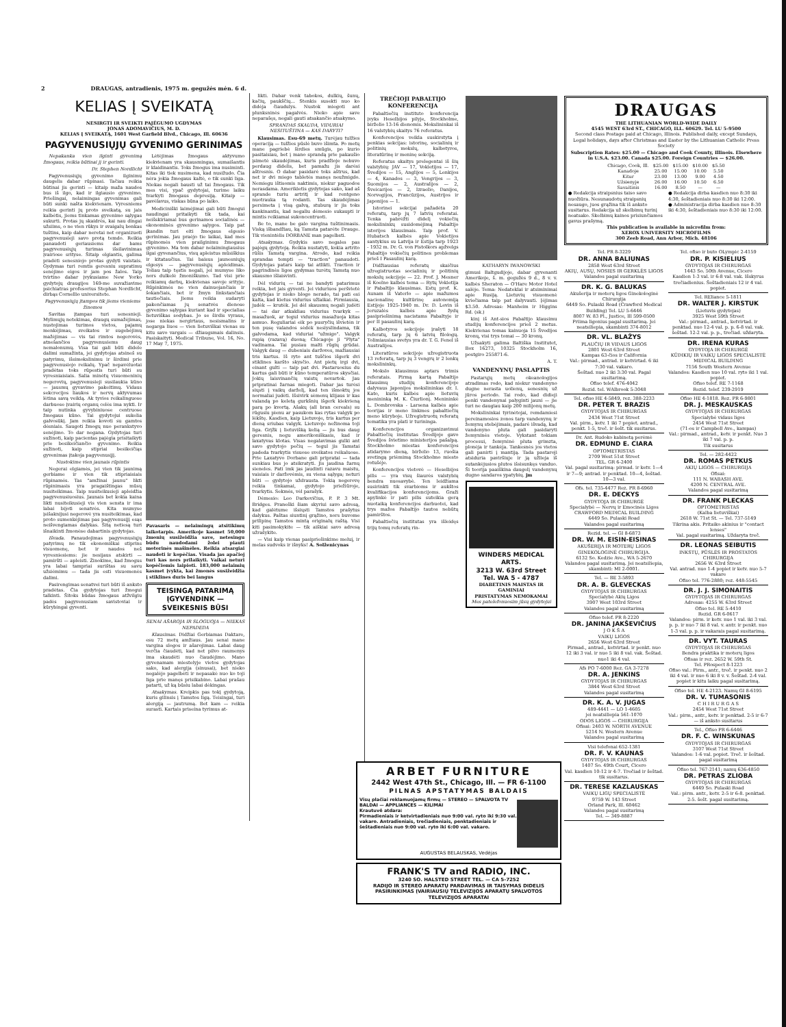2 DRAUGAS, antradienis, 1975 m. gegužės mėn. 6 d.
KELIAS Į SVEIKATĄ
NESIRGTI IR SVEIKTI PAJĖGUMO UGDYMAS
JONAS ADOMAVIČIUS, M. D.
KELIAS Į SVEIKATĄ, 1601 West Garfield Blvd., Chicago, Ill. 60636
PAGYVENUSIŲJŲ GYVENIMO GERINIMAS
Nepakanka vien ilginti gyvenimą žmogaus, reikia būtinai jį ir gerinti.
Dr. Stephen Nordlicht
Pagyvenusiųjų gyvenimo ilginimu daugelis dabar rūpinasi. Tačiau reikia būtinai jis gerinti — kitaip maža naudos bus iš ilgo, kad ir ilgiausio gyvenimo. Priešingai, nelaimingas gyvenimas gali būti sunki našta kiekvienam. Vyresniems reikia gerinti jų proto sveikatą, su jais kalbėtis, jiems tinkamas gyvenimo sąlygas sukurti. Protas jų skaidrės, kai nau dingai užsiims, o ne vien rūkys ir svaigalų bonkas tuštins, kaip dabar neretai net organizuoti pagyvenusieji savo protą temdo. Reikia panaudoti geriausiems dar bams pagyvenusiųjų turimas išsilavinimas įvairiose srityse. Šitaip elgiantis, galima pradėti senesniojo protas gydyti vaistais. Gydymas turi remtis geresniu supratimu senėjimo eigos ir jam pos žalos. Taip tvirtino dabar įvykusiame New Yorko gydytojų draugijos 169-me suvažiavime psichiatras profesorius Stephan Nordlicht, dirbąs Cornellio universitete.
Pagyvenusiųjų įtampos tik jiems vieniems žinomos
Savitas įtampas turi senesnieji. Mylimųjų netekimas, draugų sumažėjimas, nustojimas turimos vietos, pajamų menkėjimas, sveikatos ir sugebėjimų mažėjimas — vis tai rimtos negerovės, atnešančios pagyvenusiems daug nemalonumų. Visa tai gali būti didele dalimi sumažinta, jei gydytojas atsineš su patyrimu, išsimokslinimu ir širdimi prie pagyvenusiojo reikalų. Ypač nepavėluotai pradėtas toks rūpestis turi būti su vyresniaisiais. Salia minėtų visuomeninių negerovių, pagyvenusieji susilaukia kūno — jausmų gyvavimo pakeitimų. Vidaus sekcrecijos liaukos ir nervų aktyvumas lėtina savą veiklą. Ak tyvios reikalinguose darbuose įvairių organų celės ima nykti. Ir taip nutinka gyvybiniuose centruose žmogaus kūno. Tai gydytojui sukelia galvosūkį. Jam reikia kovoti su gamtos dėsniais. Saugoti žmogų nuo perankstyvo senėjimo. To dar negana. Gydytojas turi sužinoti, kaip pacientas pajėgia prisitaikyti prie besikeičiančio gyvenimo. Reikia sužinoti, kaip stipriai besikeičiąs gyvenimas įtakoja pagyvenusįjį.
Nustokime vien jaunais rūpintis
Negerai elgiamės, jei vien tik jaunimą gerbiame ir vien tik stipriaisiais rūpinamės. Tas "amžinai jaunu" likti rūpinimasis yra pragaištingas mūsų nusiteikimas. Taip nusiteikusieji apleidžia pagyvenusiuosius. Jaunais bet kokia kaina likti nusiteikusieji vis vien sensta ir ima labai bijoti senatvės. Kita mumyse įsišaknijusi negerovė yra nusiteikimas, kad proto sumenkėjimas pas pagyvenusįjį esąs neišvengiamas dalykas. Šitą netiesą turi išnaikinti žmonėse dabartinis gydytojas.
Išvada. Panaudojimas pagyvenusiųjų patyrimų ne tik ekonomiškai stiprins visuomenę, bet ir naudos neš vyresniesiems: jie nesijaus atskirti — pamiršti — apleisti. Žinokime, kad žmogus yra labai tampriai surištas su savu užsiėmimu — tada jis esti visuomenės dalimi.
Pasirengimas senatvei turi būti iš anksto pradėtas. Čia gydytojas turi žmogui talkinti. Šitoks būdas žmogaus atžvilgiu padės pagyvenusiam savistoviai ir kūrybingai gyventi.
Lėtėjimas žmogaus aktyvumo kiekvienam yra skausmingas, sumaišantis ir klaidinantis. Toks žmogus ima nusiminti. Kitas iki tiek nusimena, kad nusižudo. Čia nėra jokia žmogaus kaltė, o tik sunki liga. Niekas negali bausti už tai žmogaus. Tik mes visi, ypač gydytojai, turime laiku tvarkyti žmogaus depresiją. Kitaip — pavėlavus, viskas būna po laiko.
Mediciniški laimėjimai gali būti žmogui naudingai pritaikyti tik tada, kai neišskiriamai bus gerinamos socialinės —ekonominės gyvenimo sąlygos. Taip pat įkandin turi eiti žmogaus elgesio gerinimas. Jau praėjo tie laikai, kad mes rūpinomės vien prailginimu žmogaus gyvenimo. Ma tom dabar nelaimingiausius ilgai gyvenančius, visų apleistus mūsiškius ir kitataučius. Tai baisus jaunesniųjų elgesys — pagyvenusiųjų apleidimas. Toliau taip tęstis negali, jei mumyse liko nors dulkelė žmoniškumo. Tad visi prie reikiamų darbų, kiekvienas savoje srityje. Rūpinkimės ne vien dainuojančiais ir šokančiais, bet ir žmyn linkstančiais tautiečiais. Jiems reikia sudaryti pakenčiamas jų senatvės dienose gyvenimo sąlygas kuriant kad ir specialias lietuviškas sodybas. Jo se širdis vyraus, jose niekas nergirtaus, nesismalins ir negarga liuos — vien lietuviškai vienas su kitu savo vargais — džiaugsmais dalinsis. Pasiskaityti. Medical Tribune, Vol. 16, No. 17 May 7, 1975.
Pavasaris — nelaimingų atsitikimų laikotarpis. Amerikoje kasmet 50,000 žmonių susižeidžia save, netesingu būdu naudodami žolei piauti motorinės mašinėles. Reikia atsargiai naudoti ir kopėčias. Visada jas apačioj turi kas nors prilaikyti. Vaikai neturi kopėčiomis laipioti. 183,000 nelaimių kasmet įvykta, kai žmonės susižeidžia į stiklines duris bei langus
TEISINGĄ PATARIMĄ ĮGYVENDINK — SVEIKESNIS BŪSI
SENAI AŠAROJA IR SLOGUOJA — NIEKAS NEPADEDA
Klausimas. Didžiai Gerbiamas Daktare, esu 72 metų amžiaus. Jau senai mane vargina slogos ir ašarojimas. Labai daug verčia čiaudėti, kad net pilvo raumenys ima skaudėti nuo čiaudėjimo. Mano gyvenamam miestelyje vietos gydytojas sako, kad alergija (sinusai), bet nieko negalėjo pagelbėti ir nepasakė nuo ko toji liga prie manęs prisikabino. Labai prašau patarti, už ką būsiu labai dėkingas.
Atsakymas. Kreipkis pas tokį gydytoją, kuris gilinsis į Tamstos ligą. Teisingai, turi alergiją — jautrumą. Bet kam — reikia surasti. Kartais priseina tyrimus at-
likti. Dabar venk tabokos, dulkių, šunų, kačių, paukščių... Stenkis susekti nuo ko didėja čiaudulys. Nustok miegoti ant plunksninės pagalvės. Nieko apie save neparašęs, negali gauti atsakančio atsakymo.
SPRANDAS SKAUDA, VIDURIAI NESITUŠTINA — KAS DARYTI?
Klausimas. Esu-69 metų. Turėjau tulžies operaciją — tulžies pūslė buvo išimta. Po metų mane pagriebė širdies smūgis, po kurio pasitaisiau, bet į mano sprandą prie pakaušio įsimetė skaudėjimas, kuris pradžioje nebuvo perdaug didelis, bet pamažu jis darėsi aštresnis. O dabar pasidarė toks aštrus, kad net ir dvi miego tabletės manęs neužmigdo. Nemiegu ištisomis naktimis, niekur paguodos nerasdama. Amerikietis gydytojas sako, kad aš sprande turiu artritį ir kad rentgeno nuotrauka tą rodanti. Tas skaudėjimas persimeta į visą galvą, stuburą ir jis toks kankinantis, kad negaliu dėmesio sukaupti ir mintis reikiamai sukoncentruoti.
Be to, mane be galo vargina tuštinimasis. Viską išbandžiau, ką Tamsta patarėte Drauge. Tik vienintėlis DORBANE man pagelbsti.
Atsakymas. Gydykis savo negales pas pajėgų gydytoją. Reikia nustatyti, kokia artrito rūšis Tamstą vargina. Atrodo, kad reikia sprandas tempti — "traction" panaudoti. Gydytojas patars kaip tai atlikti. Traction ir pagrindinės ligos gydymas turėtų Tamstą nuo skausmo išlaisvinti.
Dėl vidurių — tai ne bandyti patarimus reikia, bet jais gyventi. Jei viduriuos peršvietė gydytojas ir nieko blogo nerado, tai pati esi kalta, kad kietus vidurius užlaikai. Pirmiausia, judėk — krutėk. Jei dėl skausmų negali judėti — tai dar atkakliau vidurius tvarkyk — masažuok, ar tegul vidurius masažuoja kitas asmuo. Reguliariai eik po pusryčių išvietėn ir ten pusę valandos sėdėk nesiyslindama, tik galvodama, kad viduriai "užmigo". Valgyk rupią (razavą) duoną; Chicagoje ji "Plyta" vadinama. Tai pusiau malti rūgių grūdai. Valgyk daug — dubeniais daržoves, mažiausiai tris kartus. Iš ryto ant tuščios išgerk dvi stiklines karšto skysčio. Ant pietų irgi dvi, einant gulti — taip pat dvi. Pastaruosius du kartus gali būti ir kūno temperatūros skysčiai. Jokių laisvinančių vaistų nevartok. Jau pripratinai žarnas miegoti. Dabar jas turėsi siųsti į vaikų darželį, kad ten išmoktų jos normaliai judėti. Išsivirk sėmenų klijaus ir kas valandą po keletą gurkšnių išgerk kiekvieną parą po kvortą. Ašakų (all bran cereals) su rūgusiu pienu ar pasukom kas rytas valgyk po lėkštę. Kasdien, kaip Lietuvoje, tris kartus per dieną sriubas valgyk. Lietuvoje nežinoma toji liga. Grįžk į lietuvišką kelią — jis bus daug geresnis, negu amerikoniškasis, kad ir laxatyvas klotas. Visas negalavimas gulki ant savo gydytojo pečių — tegul jis Tamstai padeda tvarkytis visuose sveikatos reikaluose. Prie Laxatyvo Dorbane gali pripratai — tada sunkiau bus jo atsikratyti. Jis jaudina žarnų sieneles. Pati imk jas jaudinti razavu maistu, vaisiais ir daržovėmis, su viena sąlyga; neturi būti — gydytojo uždrausta. Tokią negerovę reikia tinkamai, gydytojo priežiūroje, tvarkytis. Sekmės, vėl parašyk.
Dėmesio: Leo Darkevičius, P. P. 3 Mt. Bridges. Praneški šiam skyriui savo adresą, kad galėtume išsiųsti Tamstos prašytus dalykus. Paštas siuntinį grąžino, nors buvome prilipinę Tamstos mintą originalų raštą. Visi kiti pasimokykite — tik aiškiai savo adresą užrašykite.
— Visi kaip vienas pasipriešinkime meluį, ir melas sudvoks ir išnyks! A. Solženicynas
TREČIOJI PABALTIJO KONFERENCIJA
Pabaltiečių instituto konferencija įvyks Heselbijos pilyje, Stockholme, birželio 13-16 dienomis. Mokslininkai iš 16 valstybių skaitys 76 referatus.
Konferencijos veikla suskirstyta į penkias sekcijas: istorinę, socialinių ir politinių mokslų, kalbotyros, literatūrinę ir meninę sekciją.
Referatus skaitys prelegentai iš šių valstybių: JAV — 17, Vokietijos — 17, Švedijos — 15, Anglijos — 5, Lenkijos — 4, Kanados — 3, Vengrijos — 3, Suomijos — 2, Australijos — 2, Šveicarijos — 2, Izraelio, Danijos, Norvegijos, Prancūzijos, Austrijos ir Japonijos — 1.
Istorinei sekcijai pažadėta 20 referatų, tarp jų 7 latvių referatai. Tenka pabrėžti didelį vokiečių mokslininkų susidomėjimą Pabaltijo istorijos klausimais. Taip prof. V. Hubatsch kalbės apie Vokietijos santykius su Latvija ir Estija tarp 1923 - 1932 m. Dr. G. von Pistolkors apžvelgs Pabaltijo vokiečių politines problemas prieš I Pasaulinį karą.
Didžiausias referatų skaičius užregistruotas socialinių ir politinių mokslų sekcijoje — 22. Prof. J. Mesner iš Koelno kalbės tema — Rytų Vokietija ir Pabaltijo klausimas. Estų prof. K. Aunam iš Vaterlo — apie mažumos nacionalinę kultūrinę autonomiją Estijoje 1925-1940 m. Dr. D. Levin iš Jeruzalės kalbės apie žydų pasipriešinimą nacistams Pabaltyje ir per II pasaulinį karą.
Kalbotyros sekcijoje įrašyti 18 referatų, tarp jų 6 latvių filologų. Tolimiausias svetys yra dr. T. G. Fenel iš Australijos.
Literatūros sekcijoje užregistruota 13 referatų, tarp jų 3 vengrų ir 2 lenkų mokslininkų.
Mokslo klausimus aptars trimis referatais. Pirmą kartą Pabaltijo klausimų studijų konferencijoje dalyvaus Japonijos mokslininkas dr. I. Kato, kuris kalbės apie lietuvių menininką M. K. Čiurlionį. Menininkė L. Dombrovska - Larsena kalbės apie teorijas ir meno linkmes pabaltiečių meno kūryboje. Užregistruotų referatų tematika yra plati ir turininga.
Konferencijos organizavimui Pabaltiečių institutas Švedijoje gavo Švedijos švietimo ministerijos pašalpą. Stockholmo miestas konferencijos atidarymo dieną, birželio 13, ruošia svetingą priėmimą Stockholmo miesto rotušėje.
Konferencijos vietovė — Heselbijos pilis — yra visų šiaurės valstybių bendra nuosavybė. Ten leidžiama susirinkti tik svarbioms ir aukštos kvalifikacijos konferencijoms. Graži apylinkė ir pati pilis suteikia gerą nuotaiką konferencijos darbuotei, kad trys mažos Pabaltijo tautos nebūtų pamirštos.
Pabaltiečių institutas yra išleidęs trijų tomų referatų rin-
KATHARYN IWANOWSKI
gimusi Baltgudijoje, dabar gyvenanti Amerikoje, š. m. gegužės 9 d., 8 v. v. kalbės Sheraton — O'Hare Motor Hotel salėje. Tema: Nedateklai ir atsiminimai apie Rusiją. Lietuvių visuomenė kviečiama taip pat dalyvauti. Įėjimas $3.50. Adresas: Manheim ir Higgins Rd. (sk.)
kinį iš Ant-sios Pabaltijo klausimu studijų konferencijos prieš 2 metus. Kiekvienas tomas kainuoja 15 Švedijos kronų, visi trys tomai — 30 kronų.
Užsakyti galima Baltiška Institutet, Box 16273, 10325 Stockholm 16, postgiro 255871-6.
A. T.
VANDENYNŲ PASLAPTIS
Pastarųjų metų okeanologijos atradimas rodo, kad niekur vandenyno dugne nerasta uolienų, senesnių už jūros periodo. Tai rodo, kad didieji penki vandenynai palyginti jauni — jie turi ne daugiau kaip 200 milijonų metų.
Mokslininkai tyrinėtojai, remdamiesi pereinamosios zonos tarp vandenynų ir žemynų stebėjimais, padarė išvadą, kad vandenyno pluta gali pasidaryti žemyninės vietoje. Vykstant tokiam procesui, žemyninė pluta grimzta, plonėja ir tankėja. Tankesnės jos vietos gali panirti į mantiją. Tada pastaroji atsiduria paviršiuje ir ją užlieja iš sutankėjusios plutos išsisunkęs vanduo. Ši teorija paaiškina daugelį vandenynų dugno sandaros ypatybių. jm
WINDERS MEDICAL ARTS.
3213 W. 63rd Street
Tel. WA 5 - 4787
DIABETINIS MAISTAS IR GAMINIAI
PRISTATYMAS NEMOKAMAI
Mes patelefonuosim jūsų gydytojui
DRAUGAS
THE LITHUANIAN WORLD-WIDE DAILY
4545 WEST 63rd ST., CHICAGO, ILL. 60629. Tel. LU 5-9500
Second class Postage paid at Chicago, Illinois. Published daily, except Sundays, Legal holidays, days after Christmas and Easter by the Lithuanian Catholic Press Society
Subscription Rates: $25.00 — Chicago and Cook County, Illinois. Elsewhere in U.S.A. $23.00. Canada $25.00. Foreign Countries — $26.00.
| Chicago, Cook, Ill. | $25.00 | $15.00 | $10.00 | $5.50 |
| Kanadoje | 25.00 | 15.00 | 10.00 | 5.50 |
| Kitur | 23.00 | 13.00 | 9.00 | 4.50 |
| Užsienyje | 26.00 | 16.00 | 10.50 | 6.50 |
| Savaitinis | 16.00 | 8.50 | — | — |
● Redakcija straipsnius taiso savo nuožiūra. Nesunaudotų straipsnių nesaugo, juos grąžina tik iš anksto susitarus. Redakcija už skelbimų turinį neatsako. Skelbimų kainos prisiunčiamos gavus prašymą.
● Redakcija dirba kasdien nuo 8:30 iki 4:30, šeštadieniais nuo 8:30 iki 12:00.
● Administracija dirba kasdien nuo 8:30 iki 4:30, šeštadieniais nuo 8:30 iki 12:00.
This publication is available in microfilm from:
XEROX UNIVERSITY MICROFILMS
300 Zeeb Road, Ann Arbor, Mich. 48106
Tel. PR 8-3229
DR. ANNA BALIUNAS
2858 West 63rd Street
AKIŲ, AUSŲ, NOSIES IR GERKLĖS LIGOS
Valandos pagal susitarimą
DR. K. G. BALUKAS
Akušerija ir moterų ligos Ginekologinė Chirurgija
6449 So. Pulaski Road (Crawford Medical Building) Tel. LU 5-6446
8007 W. 83 Pl., Justice, Ill 599-0500
Priima ligonius pagal susitarimą. Jei neatsiliepia, skambinti 374-8012
DR. VL. BLAŽYS
PLAUČIŲ IR VIDAUS LIGOS
2801 West 63rd Street
Kampas 63-čios ir California
Val.: pirmad., antrad. ir ketvirtad. 6 iki 7:30 val. vakaro.
Šeštad. nuo 2 iki 3:30 val. Pagal susitarimą.
Ofiso telef. 476-4042
Rezid. tel. WAlbrook 5-3048
Tel. ofiso HE 4-5849, rez. 388-2233
DR. PETER T. BRAZIS
GYDYTOJAS IR CHIRURGAS
2434 West 71st Street
Val. pirm., ketv. 1 iki 7 popiet. antrad., penkt. 1-5, treč. ir šešt. tik susitarus.
Dr. Ant. Rudoko kabinetą perėmė
DR. EDMUND E. CIARA
OPTOMETRISTAS
2709 West 51st Street
TEL. GR 6-2400
Val. pagal susitarimą: pirmad. ir ketv. 1—4 ir 7—9; antrad. ir penktad. 10—4, šeštad. 10—3 val.
Ofs. tel. 735-4477 Rez. PR 8-6960
DR. E. DECKYS
GYDYTOJA IR CHIRURGĖ
Specialybė — Nervų ir Emocinės Ligos
CRAWFORD MEDICAL BUILDING
6449 So. Pulaski Road
Valandos pagal susitarimą
Rezid. tel. — GI 8-6873
DR. W. M. EISIN-EISINAS
AKUŠERIJA IR MOTERŲ LIGOS GINEKOLOGINĖ CHIRURGIJA.
6132 So. Kedzie Ave., WA 5-2670
Valandos pagal susitarimą. Jei neatsiliepia, skambinti: MI 2-0001.
Tel. — BE 3-5893
DR. A. B. GLEVECKAS
GYDYTOJAS IR CHIRURGAS
Specialybė Akių Ligos
3907 West 103rd Street
Valandos pagal susitarimą
Ofiso telef. PR 8-2220
DR. JANINA JAKŠEVIČIUS
J O K Š A
VAIKŲ LIGOS
2656 West 63rd Street
Pirmad., antrad., ketvirtad. ir penkt. nuo 12 iki 3 val. ir nuo 5 iki 8 val. vak. Šeštad. nuo1 iki 4 val.
Afs PO 7-6000 Rez. GA 3-7278
DR. A. JENKINS
GYDYTOJAS IR CHIRURGAS
3844 West 63rd Street
Valandos pagal susitarimą
DR. K. A. V. JUGAS
489-4441 — LO 1-4605
jei neatsiliepia 561-1070
ODOS LIGOS — CHIRURGIJA
Ofisai: 2403 W. NORTH AVENUE
5214 N. Western Avenue
Valandos pagal susitarimą
Visi telefonai 652-1381
DR. F. V. KAUNAS
GYDYTOJAS IR CHIRURGAS
1407 So. 49th Court, Cicero
Val. kasdien 10-12 ir 4-7. Trečiad ir šeštad. tik susitarus.
DR. TERESE KAZLAUSKAS
VAIKŲ LIGŲ SPECIALISTĖ
9759 W. 143 Street
Orland Park, Ill. 60462
Valandos pagal susitarimą
Tel. — 349-8887
Tel. ofiso ir buto OLympic 2-4159
DR. P. KISIELIUS
GYDYTOJAS IR CHIRURGAS
1443 So. 50th Avenue, Cicero
Kasdien 1-3 val. ir 6-8 val. vak. Išskyrus trečiadienius. Šeštadieniais 12 ir 4 val. popiet.
Tel. REliance 5-1811
DR. WALTER J. KIRSTUK
(Lietuvis gydytojas)
3925 West 59th Street
Val.: pirmad., antrad., ketvirtad. ir penktad. nuo 12-4 val. p. p. 6-8 val. vak. šeštad. 12-2 val. p. p., trečiad. uždaryta.
DR. IRENA KURAS
GYDYTOJA IR CHIRURGĖ
KŪDIKIŲ IR VAIKŲ LIGOS SPECIALISTĖ
MEDICAL BUILDING
7156 South Western Avenue
Valandos: Kasdien nuo 10 val. ryto iki 1 val. popiet.
Ofiso telef. RE 7-1168
Rezid. telef. 239-2919
Ofiso HE 4-1818. Rez. PR 6-9801
DR. J. MESKAUSKAS
GYDYTOJAS IR CHIRURGAS
Specialybė vidaus ligos
2454 West 71st Street
(71-os ir Campbell Ave., kampas)
Val.: pirmad., antrad., ketv. ir penkt. Nuo 3 iki 7 val. p. p.
Tik susitarus
Tel. — 282-4422
DR. ROMAS PETKUS
AKIŲ LIGOS — CHIRURGIJA
Ofisai:
111 N. WABASH AVE.
4200 N. CENTRAL AVE.
Valandos pagal susitarimą
DR. FRANK PLECKAS
OPTOMETRISTAS
(Kalba lietuviškai)
2618 W. 71st St. — Tel. 737-5149
Tikrina akis. Pritaiko akinius ir "contact lenses"
Val. pagal susitarimą. Uždaryta treč.
DR. LEONAS SEIBUTIS
INKSTŲ, PŪSLĖS IR PROSTATOS CHIRURGIJA
2656 W. 63rd Street
Val. antrad. nuo 1-4 popiet ir ketv. nuo 5-7 vakare
Ofiso tel. 776-2880; rez. 448-5545
DR. J. J. SIMONAITIS
GYDYTOJAS IR CHIRURGAS
Adresas: 4255 W. 63rd Street
Ofiso tel. RE 5-4410
Rezid. GR 6-0617
Valandos: pirm. ir ketv. nuo 1 val. iki 3 val. p. p. ir nuo 7 iki 8 val. v. antr. ir penkt. nuo 1-3 val. p. p. ir vakarais pagal susitarimą.
DR. VYT. TAURAS
GYDYTOJAS IR CHIRURGAS
Bendra praktika ir moterų ligos
Ofisas ir rez. 2652 W. 59th St.
Tel. PRospect 8-1223
Ofiso val.: Pirm., antr., treč. ir penkt. nuo 2 iki 4 val. ir nuo 6 iki 8 v. v. Šeštad. 2-4 val. popiet ir kitu laiku pagal susitarimą.
Ofiso tel. HE 4-2123. Namų GI 8-6195
DR. V. TUMASONIS
C H I R U R G A S
2454 West 71st Street
Val.: pirm., antr., ketv. ir penktad. 2-5 ir 6-7 — iš anksto susitarus
Tel., Ofiso PR 6-6446
DR. F. C. WINSKUNAS
GYDYTOJAS IR CHIRURGAS
3107 West 71st Street
Valandos: 1-6 val. popiet. Treč. ir šeštad. pagal susitarimą
Ofiso tel. 767-2141; namų 636-4850
DR. PETRAS ZLIOBA
GYDYTOJAS IR CHIRURGAS
6449 So. Pulaski Road
Val.: pirm. antr., ketv. 2-5 ir 6-8. penktad. 2-5. šešt. pagal susitarimą.
ARBET FURNITURE
2442 West 47th St., Chicago, Ill. — FR 6-1100
PILNAS APSTATYMAS BALDAIS
Visų plačiai reklamuojamų firmų — STEREO — SPALVOTA TV BALDAI — APPLIANCES — KILIMAI
Krautuvė atdara:
Pirmadieniais ir ketvirtadieniais nuo 9:00 val. ryto iki 9:30 val. vakaro. Antradieniais, trečiadieniais, penktadieniais ir šeštadieniais nuo 9:00 val. ryto iki 6:00 val. vakaro.
AUGUSTAS BELAUSKAS, Vedėjas
FRANK'S TV and RADIO, INC.
3240 SO. HALSTED STREET TEL. — CA 5-7252
RADIJO IR STEREO APARATŲ PARDAVIMAS IR TAISYMAS DIDELIS PASIRINKIMAS ĮVAIRIAUSIŲ TELEVIZIJOS APARATŲ SPALVOTOS TELEVIZIJOS APARATAI